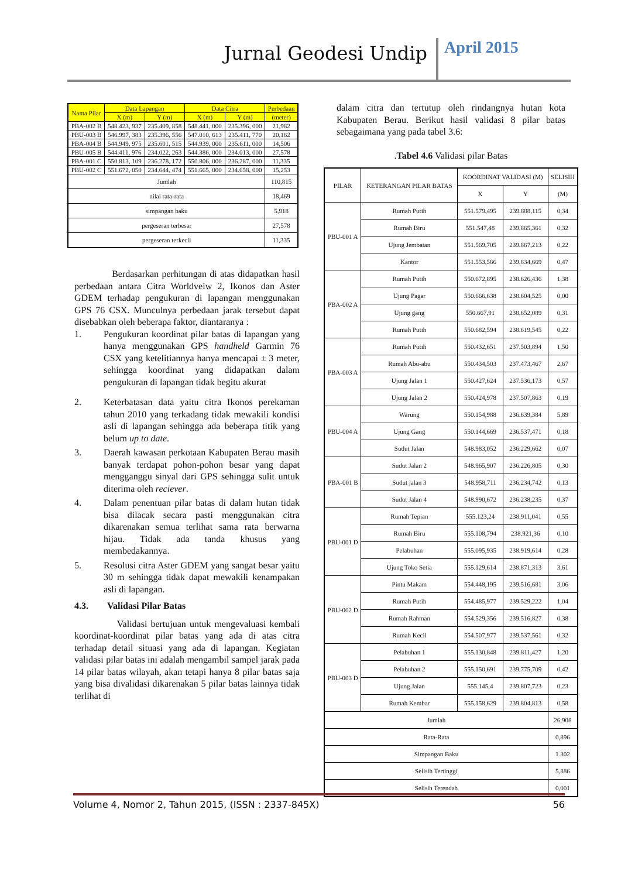Jurnal Geodesi Undip April 2015
| Nama Pilar | Data Lapangan | | Data Citra | | Perbedaan |
| --- | --- | --- | --- | --- | --- |
| | X (m) | Y (m) | X (m) | Y (m) | (meter) |
| PBA-002 B | 548.423, 937 | 235.409, 858 | 548.441, 000 | 235.396, 000 | 21,982 |
| PBU-003 B | 546.997, 383 | 235.396, 556 | 547.010, 613 | 235.411, 770 | 20,162 |
| PBA-004 B | 544.949, 975 | 235.601, 515 | 544.939, 000 | 235.611, 000 | 14,506 |
| PBU-005 B | 544.411, 976 | 234.022, 263 | 544.386, 000 | 234.013, 000 | 27,578 |
| PBA-001 C | 550.813, 109 | 236.278, 172 | 550.806, 000 | 236.287, 000 | 11,335 |
| PBU-002 C | 551.672, 050 | 234.644, 474 | 551.665, 000 | 234.658, 000 | 15,253 |
| Jumlah | | | | | 110,815 |
| nilai rata-rata | | | | | 18,469 |
| simpangan baku | | | | | 5,918 |
| pergeseran terbesar | | | | | 27,578 |
| pergeseran terkecil | | | | | 11,335 |
Berdasarkan perhitungan di atas didapatkan hasil perbedaan antara Citra Worldveiw 2, Ikonos dan Aster GDEM terhadap pengukuran di lapangan menggunakan GPS 76 CSX. Munculnya perbedaan jarak tersebut dapat disebabkan oleh beberapa faktor, diantaranya :
1. Pengukuran koordinat pilar batas di lapangan yang hanya menggunakan GPS handheld Garmin 76 CSX yang ketelitiannya hanya mencapai ± 3 meter, sehingga koordinat yang didapatkan dalam pengukuran di lapangan tidak begitu akurat
2. Keterbatasan data yaitu citra Ikonos perekaman tahun 2010 yang terkadang tidak mewakili kondisi asli di lapangan sehingga ada beberapa titik yang belum up to date.
3. Daerah kawasan perkotaan Kabupaten Berau masih banyak terdapat pohon-pohon besar yang dapat mengganggu sinyal dari GPS sehingga sulit untuk diterima oleh reciever.
4. Dalam penentuan pilar batas di dalam hutan tidak bisa dilacak secara pasti menggunakan citra dikarenakan semua terlihat sama rata berwarna hijau. Tidak ada tanda khusus yang membedakannya.
5. Resolusi citra Aster GDEM yang sangat besar yaitu 30 m sehingga tidak dapat mewakili kenampakan asli di lapangan.
4.3. Validasi Pilar Batas
Validasi bertujuan untuk mengevaluasi kembali koordinat-koordinat pilar batas yang ada di atas citra terhadap detail situasi yang ada di lapangan. Kegiatan validasi pilar batas ini adalah mengambil sampel jarak pada 14 pilar batas wilayah, akan tetapi hanya 8 pilar batas saja yang bisa divalidasi dikarenakan 5 pilar batas lainnya tidak terlihat di
dalam citra dan tertutup oleh rindangnya hutan kota Kabupaten Berau. Berikut hasil validasi 8 pilar batas sebagaimana yang pada tabel 3.6:
.Tabel 4.6 Validasi pilar Batas
| PILAR | KETERANGAN PILAR BATAS | KOORDINAT VALIDASI (M) | | SELISIH |
| --- | --- | --- | --- | --- |
| | | X | Y | (M) |
| PBU-001 A | Rumah Putih | 551.579,495 | 239.888,115 | 0,34 |
| | Rumah Biru | 551.547,48 | 239.865,361 | 0,32 |
| | Ujung Jembatan | 551.569,705 | 239.867,213 | 0,22 |
| | Kantor | 551.553,566 | 239.834,669 | 0,47 |
| PBA-002 A | Rumah Putih | 550.672,895 | 238.626,436 | 1,38 |
| | Ujung Pagar | 550.666,638 | 238.604,525 | 0,00 |
| | Ujung gang | 550.667,91 | 238.652,089 | 0,31 |
| | Rumah Putih | 550.682,594 | 238.619,545 | 0,22 |
| PBA-003 A | Rumah Putih | 550.432,651 | 237.503,894 | 1,50 |
| | Rumah Abu-abu | 550.434,503 | 237.473,467 | 2,67 |
| | Ujung Jalan 1 | 550.427,624 | 237.536,173 | 0,57 |
| | Ujung Jalan 2 | 550.424,978 | 237.507,863 | 0,19 |
| PBU-004 A | Warung | 550.154,988 | 236.639,384 | 5,89 |
| | Ujung Gang | 550.144,669 | 236.537,471 | 0,18 |
| | Sudut Jalan | 548.983,052 | 236.229,662 | 0,07 |
| PBA-001 B | Sudut Jalan 2 | 548.965,907 | 236.226,805 | 0,30 |
| | Sudut jalan 3 | 548.958,711 | 236.234,742 | 0,13 |
| | Sudut Jalan 4 | 548.990,672 | 236.238,235 | 0,37 |
| PBU-001 D | Rumah Tepian | 555.123,24 | 238.911,041 | 0,55 |
| | Rumah Biru | 555.108,794 | 238.921,36 | 0,10 |
| | Pelabuhan | 555.095,935 | 238.919,614 | 0,28 |
| | Ujung Toko Setia | 555.129,614 | 238.871,313 | 3,61 |
| PBU-002 D | Pintu Makam | 554.448,195 | 239.516,681 | 3,06 |
| | Rumah Putih | 554.485,977 | 239.529,222 | 1,04 |
| | Rumah Rahman | 554.529,356 | 239.516,827 | 0,38 |
| | Rumah Kecil | 554.507,977 | 239.537,561 | 0,32 |
| PBU-003 D | Pelabuhan 1 | 555.130,848 | 239.811,427 | 1,20 |
| | Pelabuhan 2 | 555.150,691 | 239.775,709 | 0,42 |
| | Ujung Jalan | 555.145,4 | 239.807,723 | 0,23 |
| | Rumah Kembar | 555.158,629 | 239.804,813 | 0,58 |
| Jumlah | | | | 26,908 |
| Rata-Rata | | | | 0,896 |
| Simpangan Baku | | | | 1.302 |
| Selisih Tertinggi | | | | 5,886 |
| Selisih Terendah | | | | 0,001 |
Volume 4, Nomor 2, Tahun 2015, (ISSN : 2337-845X) 56